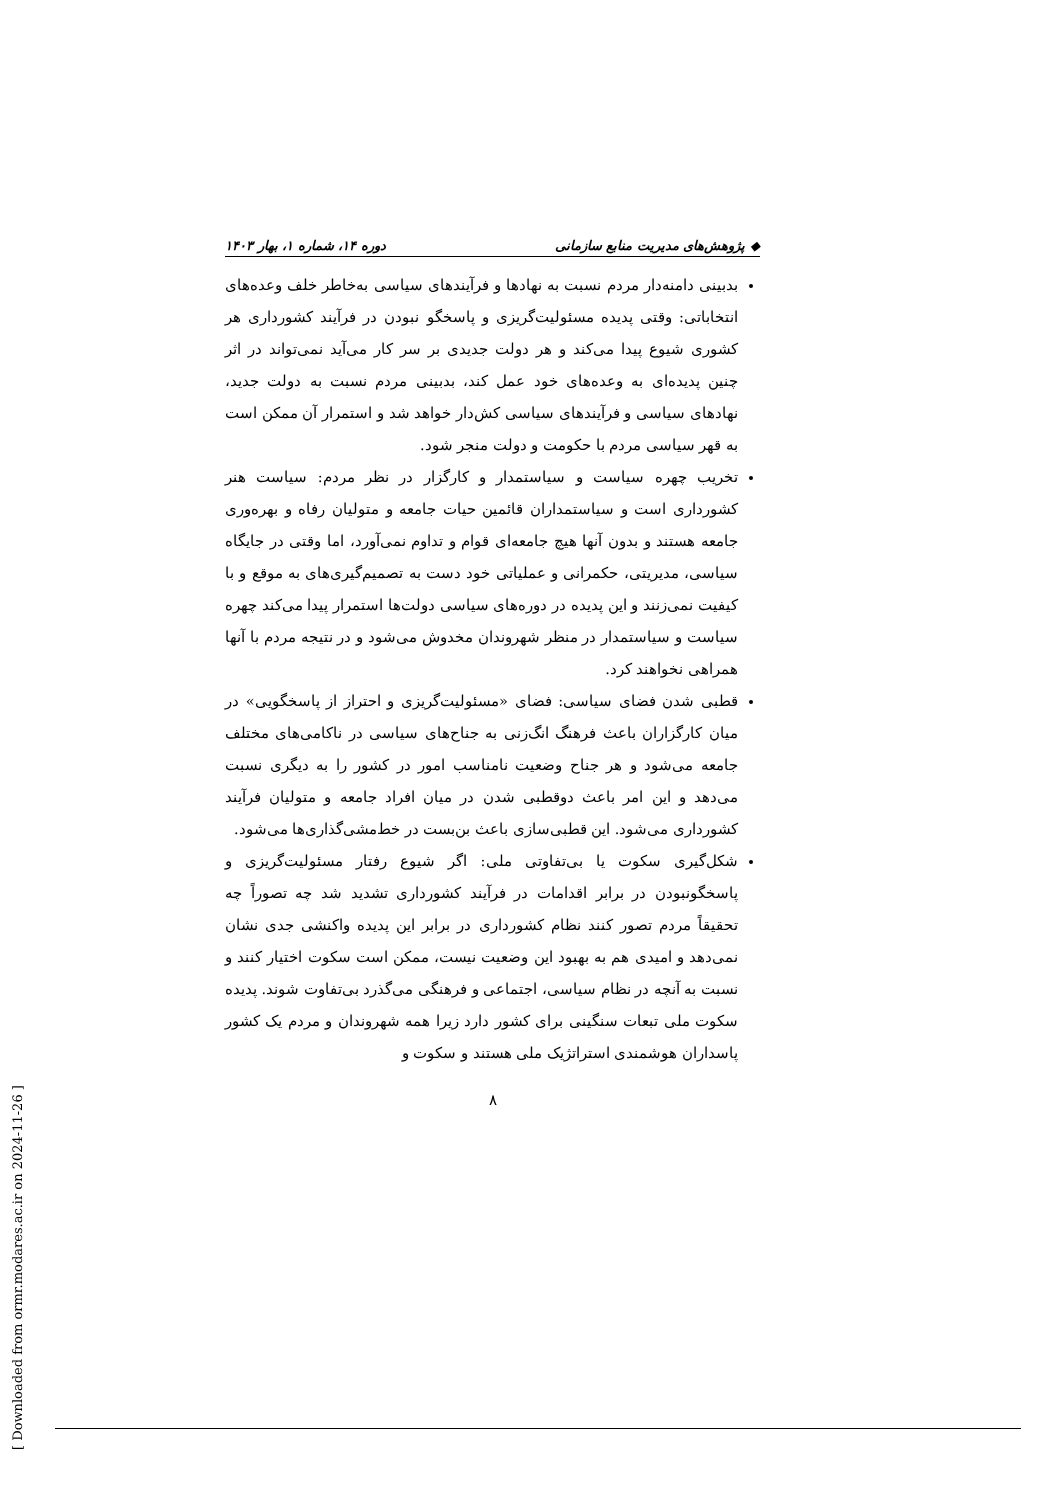◆ پژوهش‌های مدیریت منابع سازمانی دوره ۱۴، شماره ۱، بهار ۱۴۰۳
بدبینی دامنه‌دار مردم نسبت به نهادها و فرآیندهای سیاسی به‌خاطر خلف وعده‌های انتخاباتی: وقتی پدیده مسئولیت‌گریزی و پاسخگو نبودن در فرآیند کشورداری هر کشوری شیوع پیدا می‌کند و هر دولت جدیدی بر سر کار می‌آید نمی‌تواند در اثر چنین پدیده‌ای به وعده‌های خود عمل کند، بدبینی مردم نسبت به دولت جدید، نهادهای سیاسی و فرآیندهای سیاسی کش‌دار خواهد شد و استمرار آن ممکن است به قهر سیاسی مردم با حکومت و دولت منجر شود.
تخریب چهره سیاست و سیاستمدار و کارگزار در نظر مردم: سیاست هنر کشورداری است و سیاستمداران قائمین حیات جامعه و متولیان رفاه و بهره‌وری جامعه هستند و بدون آنها هیچ جامعه‌ای قوام و تداوم نمی‌آورد، اما وقتی در جایگاه سیاسی، مدیریتی، حکمرانی و عملیاتی خود دست به تصمیم‌گیری‌های به موقع و با کیفیت نمی‌زنند و این پدیده در دوره‌های سیاسی دولت‌ها استمرار پیدا می‌کند چهره سیاست و سیاستمدار در منظر شهروندان مخدوش می‌شود و در نتیجه مردم با آنها همراهی نخواهند کرد.
قطبی شدن فضای سیاسی: فضای «مسئولیت‌گریزی و احتراز از پاسخگویی» در میان کارگزاران باعث فرهنگ انگ‌زنی به جناح‌های سیاسی در ناکامی‌های مختلف جامعه می‌شود و هر جناح وضعیت نامناسب امور در کشور را به دیگری نسبت می‌دهد و این امر باعث دوقطبی شدن در میان افراد جامعه و متولیان فرآیند کشورداری می‌شود. این قطبی‌سازی باعث بن‌بست در خط‌مشی‌گذاری‌ها می‌شود.
شکل‌گیری سکوت یا بی‌تفاوتی ملی: اگر شیوع رفتار مسئولیت‌گریزی و پاسخگونبودن در برابر اقدامات در فرآیند کشورداری تشدید شد چه تصوراً چه تحقیقاً مردم تصور کنند نظام کشورداری در برابر این پدیده واکنشی جدی نشان نمی‌دهد و امیدی هم به بهبود این وضعیت نیست، ممکن است سکوت اختیار کنند و نسبت به آنچه در نظام سیاسی، اجتماعی و فرهنگی می‌گذرد بی‌تفاوت شوند. پدیده سکوت ملی تبعات سنگینی برای کشور دارد زیرا همه شهروندان و مردم یک کشور پاسداران هوشمندی استراتژیک ملی هستند و سکوت و
۸
[ Downloaded from ormr.modares.ac.ir on 2024-11-26 ]